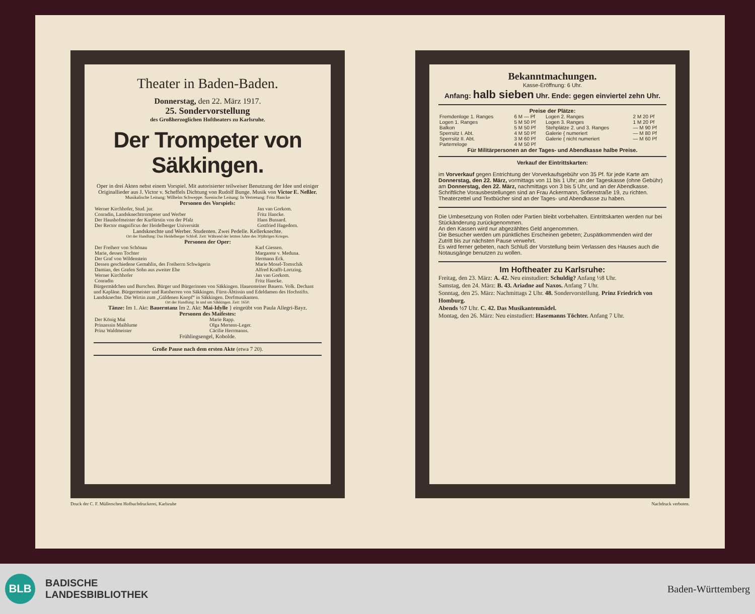Theater in Baden-Baden.
Donnerstag, den 22. März 1917.
25. Sondervorstellung
des Großherzoglichen Hoftheaters zu Karlsruhe.
Der Trompeter von Säkkingen.
Oper in drei Akten nebst einem Vorspiel. Mit autorisierter teilweiser Benutzung der Idee und einiger Originallieder aus J. Victor v. Scheffels Dichtung von Rudolf Bunge. Musik von Victor E. Neßler.
Musikalische Leitung: Wilhelm Schweppe. Szenische Leitung: In Vertretung: Fritz Hancke
Personen des Vorspiels:
| Werner Kirchhofer, Stud. jur. | Jan van Gorkom. |
| Conradin, Landsknechttrompeter und Werber | Fritz Hancke. |
| Der Haushofmeister der Kurfürstin von der Pfalz | Hans Bussard. |
| Der Rector magnificus der Heidelberger Universität | Gottfried Hagedorn. |
Landsknechte und Werber. Studenten. Zwei Pedelle. Kellerknechte.
Ort der Handlung: Das Heidelberger Schloß. Zeit: Während der letzten Jahre des 30jährigen Krieges.
Personen der Oper:
| Der Freiherr von Schönau | Karl Giessen. |
| Marie, dessen Tochter | Margarete v. Meduna. |
| Der Graf von Wildenstein | Hermann Eck. |
| Dessen geschiedene Gemahlin, des Freiherrn Schwägerin | Marie Mosel-Tomschik |
| Damian, des Grafen Sohn aus zweiter Ehe | Alfred Krafft-Lortzing. |
| Werner Kirchhofer | Jan van Gorkom. |
| Conradin | Fritz Hancke. |
Bürgermädchen und Burschen. Bürger und Bürgerinnen von Säkkingen. Hauensteiner Bauern. Volk. Dechant und Kapläne. Bürgermeister und Ratsherren von Säkkingen. Fürst-Äbtissin und Edeldamen des Hochstifts. Landsknechte. Die Wirtin zum „Güldenen Knopf“ in Säkkingen. Dorfmusikanten.
Ort der Handlung: In und um Säkkingen. Zeit: 1650.
Tänze: Im 1. Akt: Bauerntanz Im 2. Akt: Mai-Idylle } eingeübt von Paula Allegri-Bayz.
Personen des Maifestes:
| Der König Mai | Marie Rapp. |
| Prinzessin Maiblume | Olga Mertens-Leger. |
| Prinz Waldmeister | Cäcilie Herrmanns. |
Frühlingsengel, Kobolde.
Große Pause nach dem ersten Akte (etwa 7 20).
Druck der C. F. Müllerschen Hofbuchdruckerei, Karlsruhe
Bekanntmachungen.
Kasse-Eröffnung: 6 Uhr.
Anfang: halb sieben Uhr. Ende: gegen einviertel zehn Uhr.
Preise der Plätze:
| Fremdenloge 1. Ranges | 6 M — Pf | Logen 2. Ranges | 2 M 20 Pf |
| Logen 1. Ranges | 5 M 50 Pf | Logen 3. Ranges | 1 M 20 Pf |
| Balkon | 5 M 50 Pf | Stehplätze 2. und 3. Ranges | — M 90 Pf |
| Sperrsitz I. Abt. | 4 M 50 Pf | Galerie { numeriert | — M 80 Pf |
| Sperrsitz II. Abt. | 3 M 60 Pf | Galerie { nicht numeriert | — M 60 Pf |
| Parterreloge | 4 M 50 Pf | | |
Für Militärpersonen an der Tages- und Abendkasse halbe Preise.
Verkauf der Eintrittskarten:
im Vorverkauf gegen Entrichtung der Vorverkaufsgebühr von 35 Pf. für jede Karte am Donnerstag, den 22. März, vormittags von 11 bis 1 Uhr; an der Tageskasse (ohne Gebühr) am Donnerstag, den 22. März, nachmittags von 3 bis 5 Uhr, und an der Abendkasse. Schriftliche Vorausbestellungen sind an Frau Ackermann, Sofienstraße 19, zu richten. Theaterzettel und Textbücher sind an der Tages- und Abendkasse zu haben.
Die Umbesetzung von Rollen oder Partien bleibt vorbehalten. Eintrittskarten werden nur bei Stückänderung zurückgenommen.
An den Kassen wird nur abgezähltes Geld angenommen.
Die Besucher werden um pünktliches Erscheinen gebeten; Zuspätkommenden wird der Zutritt bis zur nächsten Pause verwehrt.
Es wird ferner gebeten, nach Schluß der Vorstellung beim Verlassen des Hauses auch die Notausgänge benutzen zu wollen.
Im Hoftheater zu Karlsruhe:
Freitag, den 23. März: A. 42. Neu einstudiert: Schuldig? Anfang ½8 Uhr.
Samstag, den 24. März: B. 43. Ariadne auf Naxos. Anfang 7 Uhr.
Sonntag, den 25. März: Nachmittags 2 Uhr. 48. Sondervorstellung. Prinz Friedrich von Homburg.
Abends ½7 Uhr. C. 42. Das Musikantenmädel.
Montag, den 26. März: Neu einstudiert: Hasemanns Töchter. Anfang 7 Uhr.
Nachdruck verboten.
BLB
BADISCHE
LANDESBIBLIOTHEK
Baden-Württemberg